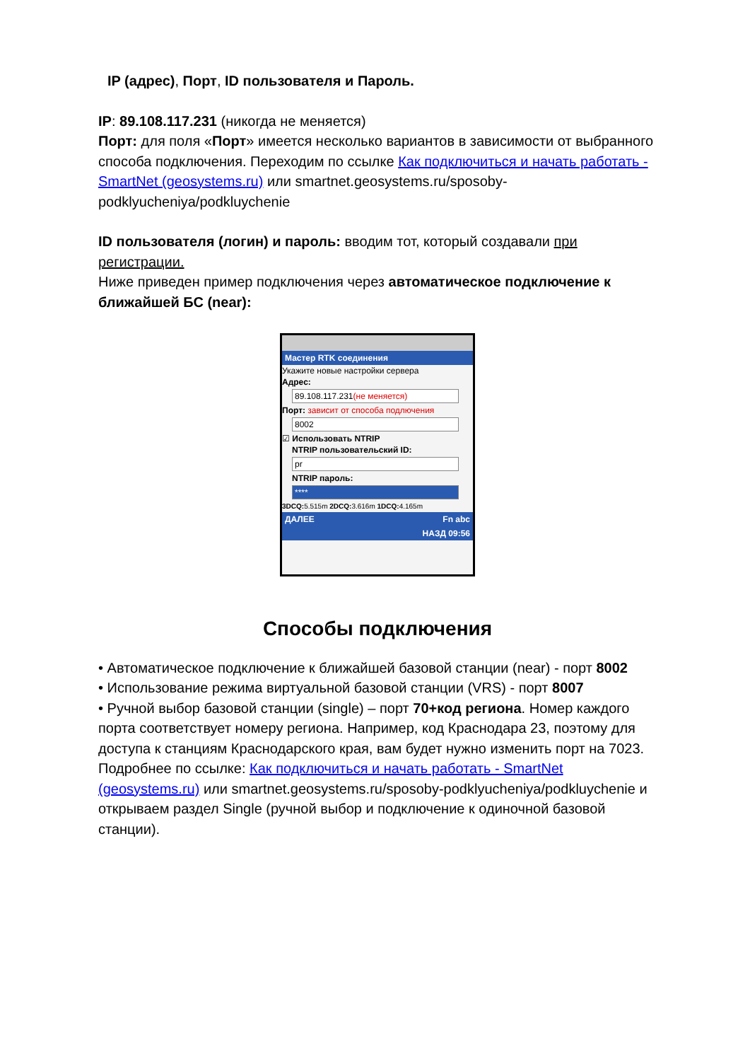IP (адрес), Порт, ID пользователя и Пароль.
IP: 89.108.117.231 (никогда не меняется)
Порт: для поля «Порт» имеется несколько вариантов в зависимости от выбранного способа подключения. Переходим по ссылке Как подключиться и начать работать - SmartNet (geosystems.ru) или smartnet.geosystems.ru/sposoby-podklyucheniya/podkluychenie
ID пользователя (логин) и пароль: вводим тот, который создавали при регистрации.
Ниже приведен пример подключения через автоматическое подключение к ближайшей БС (near):
Мастер RTK соединения
Укажите новые настройки сервера
Адрес:
89.108.117.231(не меняется)
Порт: зависит от способа подлючения
8002
☑ Использовать NTRIP
NTRIP пользовательский ID:
pr
NTRIP пароль:
****
3DCQ: 5.515m 2DCQ: 3.616m 1DCQ: 4.165m
ДАЛЕЕ Fn abc
НАЗД 09:56
Способы подключения
• Автоматическое подключение к ближайшей базовой станции (near) - порт 8002
• Использование режима виртуальной базовой станции (VRS) - порт 8007
• Ручной выбор базовой станции (single) – порт 70+код региона. Номер каждого порта соответствует номеру региона. Например, код Краснодара 23, поэтому для доступа к станциям Краснодарского края, вам будет нужно изменить порт на 7023. Подробнее по ссылке: Как подключиться и начать работать - SmartNet (geosystems.ru) или smartnet.geosystems.ru/sposoby-podklyucheniya/podkluychenie и открываем раздел Single (ручной выбор и подключение к одиночной базовой станции).